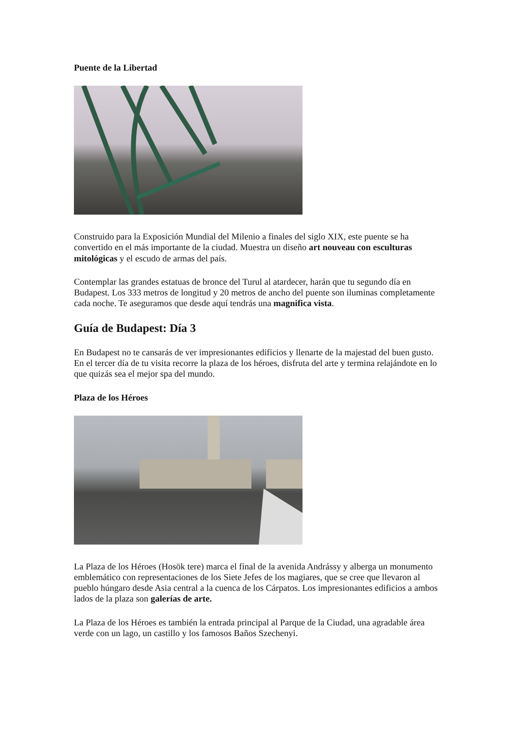Puente de la Libertad
Construido para la Exposición Mundial del Milenio a finales del siglo XIX, este puente se ha convertido en el más importante de la ciudad. Muestra un diseño art nouveau con esculturas mitológicas y el escudo de armas del país.
Contemplar las grandes estatuas de bronce del Turul al atardecer, harán que tu segundo día en Budapest. Los 333 metros de longitud y 20 metros de ancho del puente son iluminas completamente cada noche. Te aseguramos que desde aquí tendrás una magnifica vista.
Guía de Budapest: Día 3
En Budapest no te cansarás de ver impresionantes edificios y llenarte de la majestad del buen gusto. En el tercer día de tu visita recorre la plaza de los héroes, disfruta del arte y termina relajándote en lo que quizás sea el mejor spa del mundo.
Plaza de los Héroes
La Plaza de los Héroes (Hosök tere) marca el final de la avenida Andrássy y alberga un monumento emblemático con representaciones de los Siete Jefes de los magiares, que se cree que llevaron al pueblo húngaro desde Asia central a la cuenca de los Cárpatos. Los impresionantes edificios a ambos lados de la plaza son galerías de arte.
La Plaza de los Héroes es también la entrada principal al Parque de la Ciudad, una agradable área verde con un lago, un castillo y los famosos Baños Szechenyi.